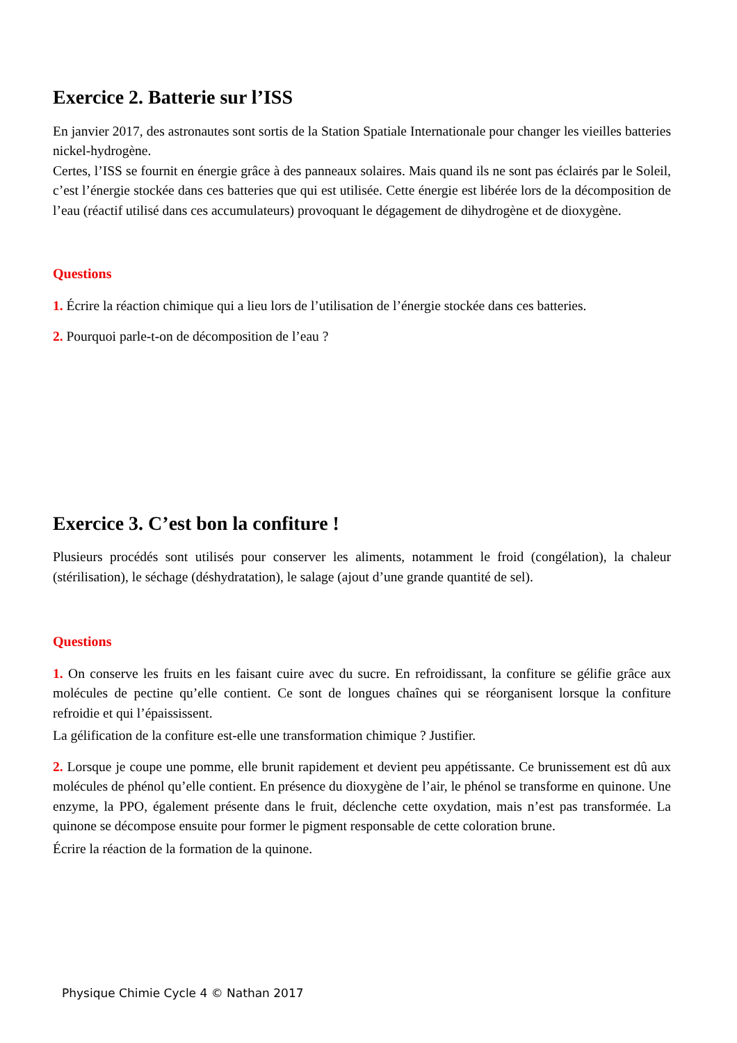Exercice 2. Batterie sur l’ISS
En janvier 2017, des astronautes sont sortis de la Station Spatiale Internationale pour changer les vieilles batteries nickel-hydrogène.
Certes, l’ISS se fournit en énergie grâce à des panneaux solaires. Mais quand ils ne sont pas éclairés par le Soleil, c’est l’énergie stockée dans ces batteries que qui est utilisée. Cette énergie est libérée lors de la décomposition de l’eau (réactif utilisé dans ces accumulateurs) provoquant le dégagement de dihydrogène et de dioxygène.
Questions
1. Écrire la réaction chimique qui a lieu lors de l’utilisation de l’énergie stockée dans ces batteries.
2. Pourquoi parle-t-on de décomposition de l’eau ?
Exercice 3. C’est bon la confiture !
Plusieurs procédés sont utilisés pour conserver les aliments, notamment le froid (congélation), la chaleur (stérilisation), le séchage (déshydratation), le salage (ajout d’une grande quantité de sel).
Questions
1. On conserve les fruits en les faisant cuire avec du sucre. En refroidissant, la confiture se gélifie grâce aux molécules de pectine qu’elle contient. Ce sont de longues chaînes qui se réorganisent lorsque la confiture refroidie et qui l’épaississent.
La gélification de la confiture est-elle une transformation chimique ? Justifier.
2. Lorsque je coupe une pomme, elle brunit rapidement et devient peu appétissante. Ce brunissement est dû aux molécules de phénol qu’elle contient. En présence du dioxygène de l’air, le phénol se transforme en quinone. Une enzyme, la PPO, également présente dans le fruit, déclenche cette oxydation, mais n’est pas transformée. La quinone se décompose ensuite pour former le pigment responsable de cette coloration brune.
Écrire la réaction de la formation de la quinone.
Physique Chimie Cycle 4 © Nathan 2017